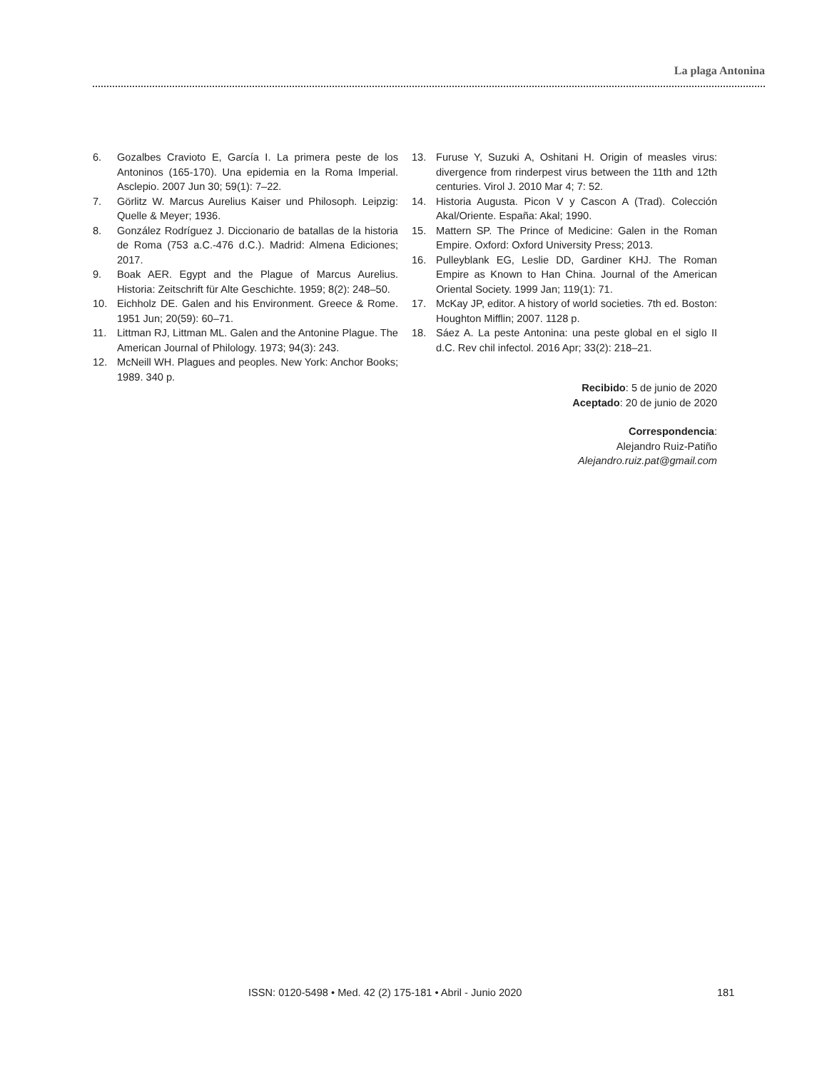La plaga Antonina
6. Gozalbes Cravioto E, García I. La primera peste de los Antoninos (165-170). Una epidemia en la Roma Imperial. Asclepio. 2007 Jun 30; 59(1): 7–22.
7. Görlitz W. Marcus Aurelius Kaiser und Philosoph. Leipzig: Quelle & Meyer; 1936.
8. González Rodríguez J. Diccionario de batallas de la historia de Roma (753 a.C.-476 d.C.). Madrid: Almena Ediciones; 2017.
9. Boak AER. Egypt and the Plague of Marcus Aurelius. Historia: Zeitschrift für Alte Geschichte. 1959; 8(2): 248–50.
10. Eichholz DE. Galen and his Environment. Greece & Rome. 1951 Jun; 20(59): 60–71.
11. Littman RJ, Littman ML. Galen and the Antonine Plague. The American Journal of Philology. 1973; 94(3): 243.
12. McNeill WH. Plagues and peoples. New York: Anchor Books; 1989. 340 p.
13. Furuse Y, Suzuki A, Oshitani H. Origin of measles virus: divergence from rinderpest virus between the 11th and 12th centuries. Virol J. 2010 Mar 4; 7: 52.
14. Historia Augusta. Picon V y Cascon A (Trad). Colección Akal/Oriente. España: Akal; 1990.
15. Mattern SP. The Prince of Medicine: Galen in the Roman Empire. Oxford: Oxford University Press; 2013.
16. Pulleyblank EG, Leslie DD, Gardiner KHJ. The Roman Empire as Known to Han China. Journal of the American Oriental Society. 1999 Jan; 119(1): 71.
17. McKay JP, editor. A history of world societies. 7th ed. Boston: Houghton Mifflin; 2007. 1128 p.
18. Sáez A. La peste Antonina: una peste global en el siglo II d.C. Rev chil infectol. 2016 Apr; 33(2): 218–21.
Recibido: 5 de junio de 2020
Aceptado: 20 de junio de 2020
Correspondencia:
Alejandro Ruiz-Patiño
Alejandro.ruiz.pat@gmail.com
ISSN: 0120-5498 • Med. 42 (2) 175-181 • Abril - Junio 2020 181